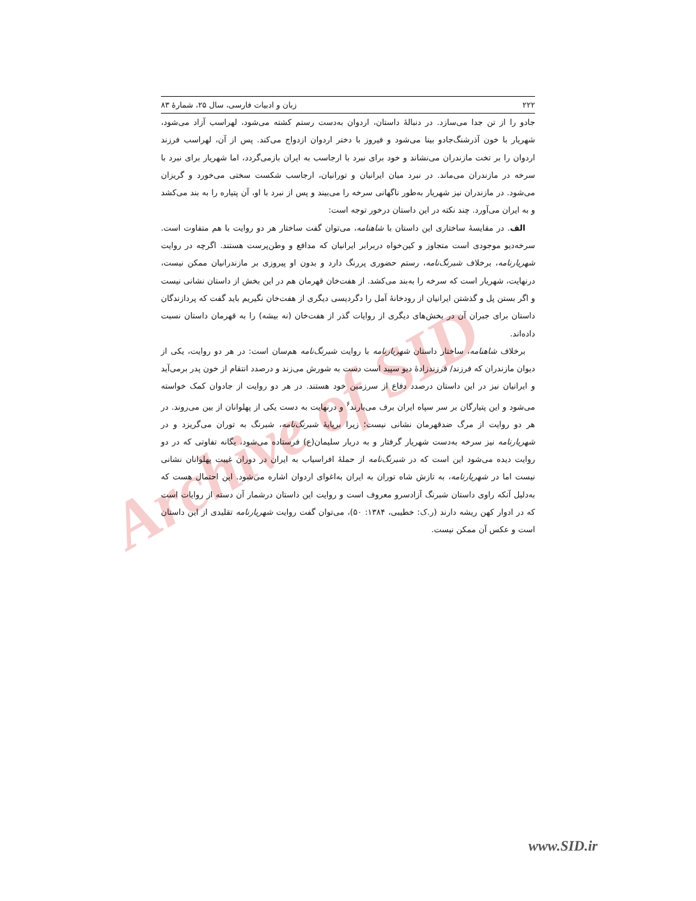Archive of SID
۲۲۲ زبان و ادبیات فارسی، سال ۲۵، شمارهٔ ۸۳
جادو را از تن جدا می‌سازد. در دنبالهٔ داستان، اردوان به‌دست رستم کشته می‌شود، لهراسب آزاد می‌شود، شهریار با خون آذرشنگ‌جادو بینا می‌شود و فیروز با دختر اردوان ازدواج می‌کند. پس از آن، لهراسب فرزند اردوان را بر تخت مازندران می‌نشاند و خود برای نبرد با ارجاسب به ایران بازمی‌گردد، اما شهریار برای نبرد با سرخه در مازندران می‌ماند. در نبرد میان ایرانیان و تورانیان، ارجاسب شکست سختی می‌خورد و گریزان می‌شود. در مازندران نیز شهریار به‌طور ناگهانی سرخه را می‌بیند و پس از نبرد با او، آن پتیاره را به بند می‌کشد و به ایران می‌آورد. چند نکته در این داستان درخور توجه است:
الف. در مقایسهٔ ساختاری این داستان با شاهنامه، می‌توان گفت ساختار هر دو روایت با هم متفاوت است. سرخه‌دیو موجودی است متجاوز و کین‌خواه دربرابر ایرانیان که مدافع و وطن‌پرست هستند. اگرچه در روایت شهریارنامه، برخلاف شبرنگ‌نامه، رستم حضوری پررنگ دارد و بدون او پیروزی بر مازندرانیان ممکن نیست، درنهایت، شهریار است که سرخه را به‌بند می‌کشد. از هفت‌خان قهرمان هم در این بخش از داستان نشانی نیست و اگر بستن پل و گذشتن ایرانیان از رودخانهٔ آمل را دگردیسی دیگری از هفت‌خان نگیریم باید گفت که پردازندگان داستان برای جبران آن در بخش‌های دیگری از روایات گذر از هفت‌خان (نه بیشه) را به قهرمان داستان نسبت داده‌اند.
برخلاف شاهنامه، ساختار داستان شهریارنامه با روایت شبرنگ‌نامه هم‌سان است: در هر دو روایت، یکی از دیوان مازندران که فرزند/ فرزندزادهٔ دیو سپید است دست به شورش می‌زند و درصدد انتقام از خون پدر برمی‌آید و ایرانیان نیز در این داستان درصدد دفاع از سرزمین خود هستند. در هر دو روایت از جادوان کمک خواسته می‌شود و این پتیارگان بر سر سپاه ایران برف می‌بارند<sup>۶</sup> و درنهایت به دست یکی از پهلوانان از بین می‌روند. در هر دو روایت از مرگ ضدقهرمان نشانی نیست؛ زیرا برپایهٔ شبرنگ‌نامه، شبرنگ به توران می‌گریزد و در شهریارنامه نیز سرخه به‌دست شهریار گرفتار و به دربار سلیمان(ع) فرستاده می‌شود، یگانه تفاوتی که در دو روایت دیده می‌شود این است که در شبرنگ‌نامه از حملهٔ افراسیاب به ایران در دوران غیبت پهلوانان نشانی نیست اما در شهریارنامه، به تازش شاه توران به ایران به‌اغوای اردوان اشاره می‌شود. این احتمال هست که به‌دلیل آنکه راوی داستان شبرنگ آزادسرو معروف است و روایت این داستان درشمار آن دسته از روایات است که در ادوار کهن ریشه دارند (ر.ک: خطیبی، ۱۳۸۴: ۵۰)، می‌توان گفت روایت شهریارنامه تقلیدی از این داستان است و عکس آن ممکن نیست.
www.SID.ir